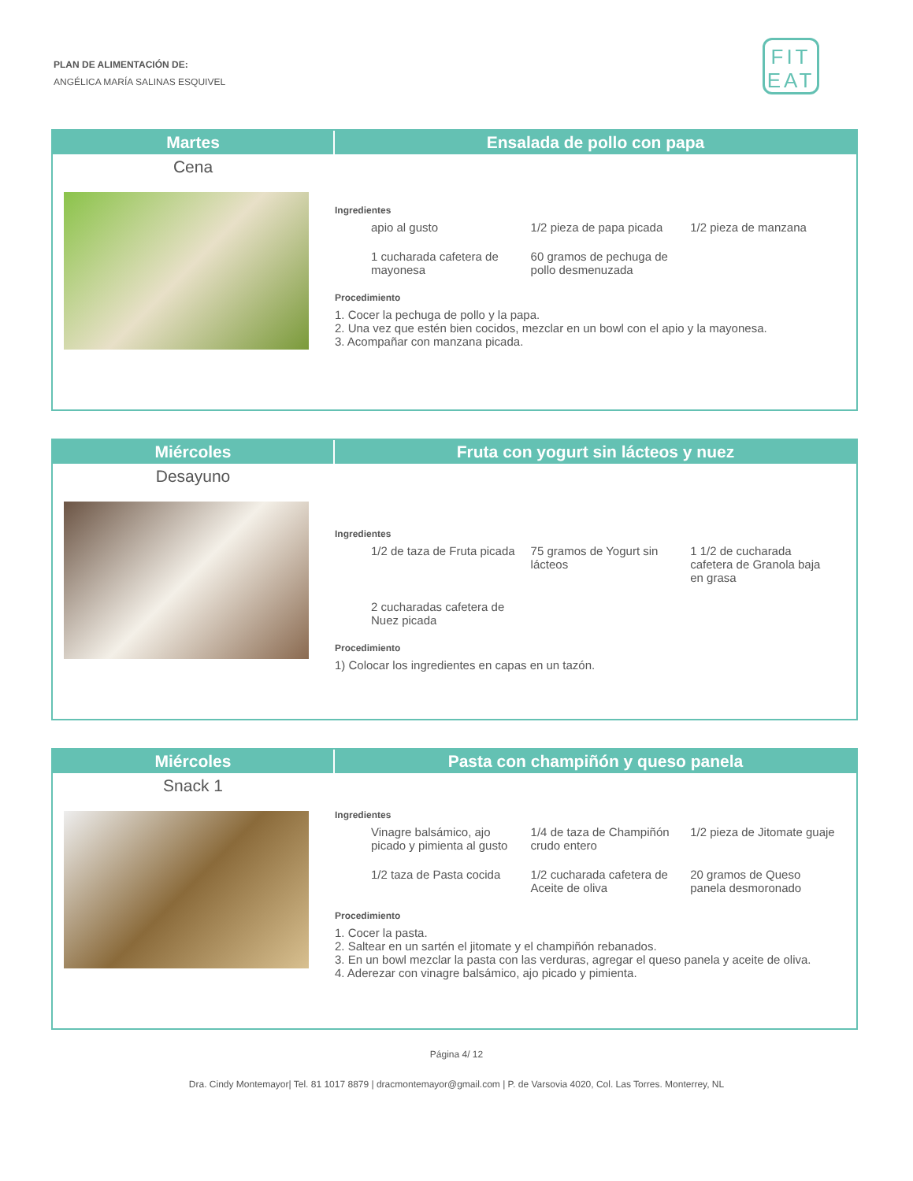PLAN DE ALIMENTACIÓN DE:
ANGÉLICA MARÍA SALINAS ESQUIVEL
FIT
EAT
Martes Ensalada de pollo con papa
Cena
Ingredientes
apio al gusto
1/2 pieza de papa picada
1/2 pieza de manzana
1 cucharada cafetera de mayonesa
60 gramos de pechuga de pollo desmenuzada
Procedimiento
1. Cocer la pechuga de pollo y la papa.
2. Una vez que estén bien cocidos, mezclar en un bowl con el apio y la mayonesa.
3. Acompañar con manzana picada.
Miércoles Fruta con yogurt sin lácteos y nuez
Desayuno
Ingredientes
1/2 de taza de Fruta picada
75 gramos de Yogurt sin lácteos
1 1/2 de cucharada cafetera de Granola baja en grasa
2 cucharadas cafetera de Nuez picada
Procedimiento
1) Colocar los ingredientes en capas en un tazón.
Miércoles Pasta con champiñón y queso panela
Snack 1
Ingredientes
Vinagre balsámico, ajo picado y pimienta al gusto
1/4 de taza de Champiñón crudo entero
1/2 pieza de Jitomate guaje
1/2 taza de Pasta cocida
1/2 cucharada cafetera de Aceite de oliva
20 gramos de Queso panela desmoronado
Procedimiento
1. Cocer la pasta.
2. Saltear en un sartén el jitomate y el champiñón rebanados.
3. En un bowl mezclar la pasta con las verduras, agregar el queso panela y aceite de oliva.
4. Aderezar con vinagre balsámico, ajo picado y pimienta.
Página 4/ 12
Dra. Cindy Montemayor| Tel. 81 1017 8879 | dracmontemayor@gmail.com | P. de Varsovia 4020, Col. Las Torres. Monterrey, NL